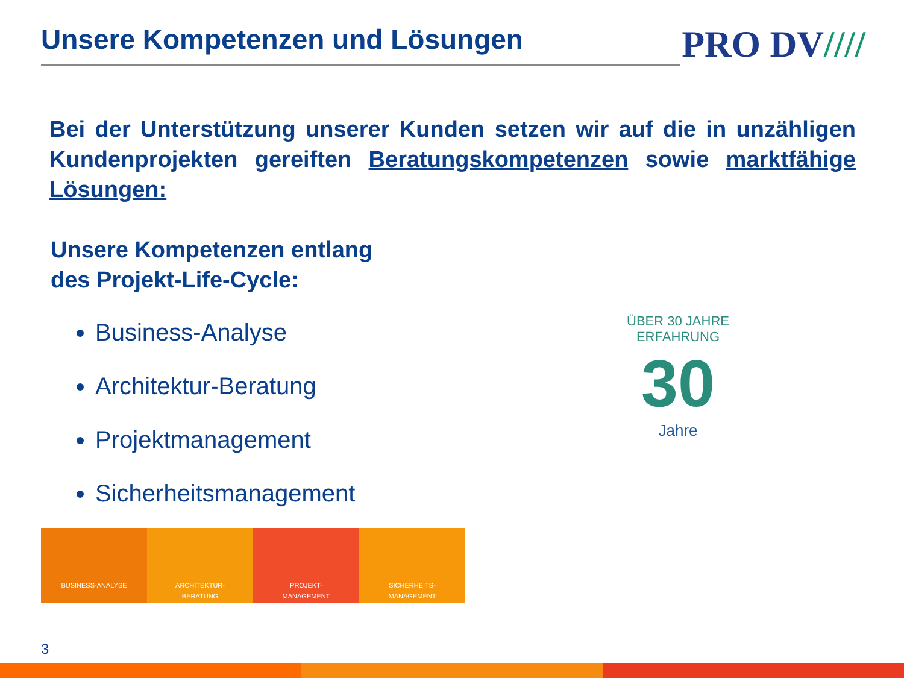Unsere Kompetenzen und Lösungen
PRO DV////
Bei der Unterstützung unserer Kunden setzen wir auf die in unzähligen Kundenprojekten gereiften Beratungskompetenzen sowie marktfähige Lösungen:
Unsere Kompetenzen entlang
des Projekt-Life-Cycle:
Business-Analyse
Architektur-Beratung
Projektmanagement
Sicherheitsmanagement
ÜBER 30 JAHRE ERFAHRUNG
30
Jahre
BUSINESS-ANALYSE ARCHITEKTUR-
BERATUNG
PROJEKT-
MANAGEMENT
SICHERHEITS-
MANAGEMENT
3